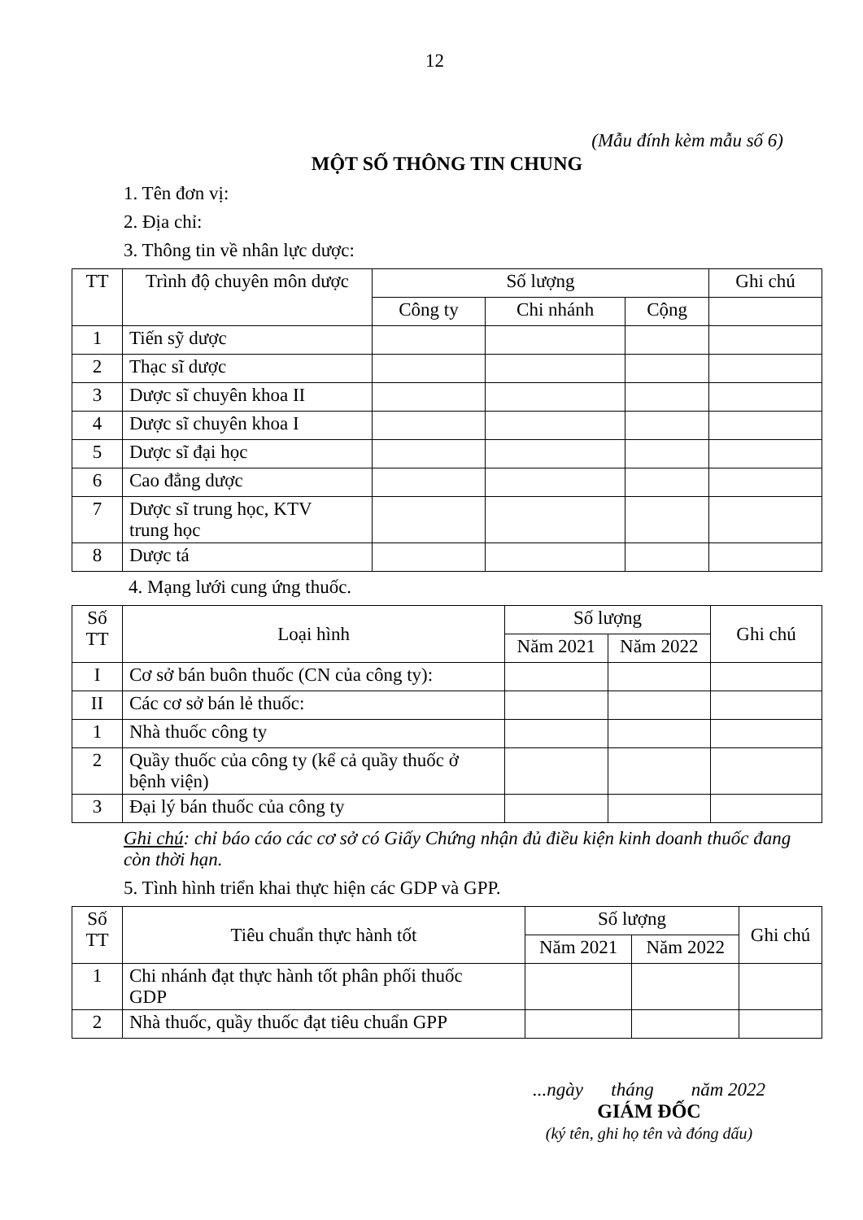12
(Mẫu đính kèm mẫu số 6)
MỘT SỐ THÔNG TIN CHUNG
1. Tên đơn vị:
2. Địa chỉ:
3. Thông tin về nhân lực dược:
| TT | Trình độ chuyên môn dược | Số lượng | | | Ghi chú |
| --- | --- | --- | --- | --- | --- |
| | | Công ty | Chi nhánh | Cộng | |
| 1 | Tiến sỹ dược | | | | |
| 2 | Thạc sĩ dược | | | | |
| 3 | Dược sĩ chuyên khoa II | | | | |
| 4 | Dược sĩ chuyên khoa I | | | | |
| 5 | Dược sĩ đại học | | | | |
| 6 | Cao đẳng dược | | | | |
| 7 | Dược sĩ trung học, KTV trung học | | | | |
| 8 | Dược tá | | | | |
4. Mạng lưới cung ứng thuốc.
| Số TT | Loại hình | Số lượng | | Ghi chú |
| --- | --- | --- | --- | --- |
| | | Năm 2021 | Năm 2022 | |
| I | Cơ sở bán buôn thuốc (CN của công ty): | | | |
| II | Các cơ sở bán lẻ thuốc: | | | |
| 1 | Nhà thuốc công ty | | | |
| 2 | Quầy thuốc của công ty (kể cả quầy thuốc ở bệnh viện) | | | |
| 3 | Đại lý bán thuốc của công ty | | | |
Ghi chú: chỉ báo cáo các cơ sở có Giấy Chứng nhận đủ điều kiện kinh doanh thuốc đang còn thời hạn.
5. Tình hình triển khai thực hiện các GDP và GPP.
| Số TT | Tiêu chuẩn thực hành tốt | Số lượng | | Ghi chú |
| --- | --- | --- | --- | --- |
| | | Năm 2021 | Năm 2022 | |
| 1 | Chi nhánh đạt thực hành tốt phân phối thuốc GDP | | | |
| 2 | Nhà thuốc, quầy thuốc đạt tiêu chuẩn GPP | | | |
...ngày tháng năm 2022
GIÁM ĐỐC
(ký tên, ghi họ tên và đóng dấu)